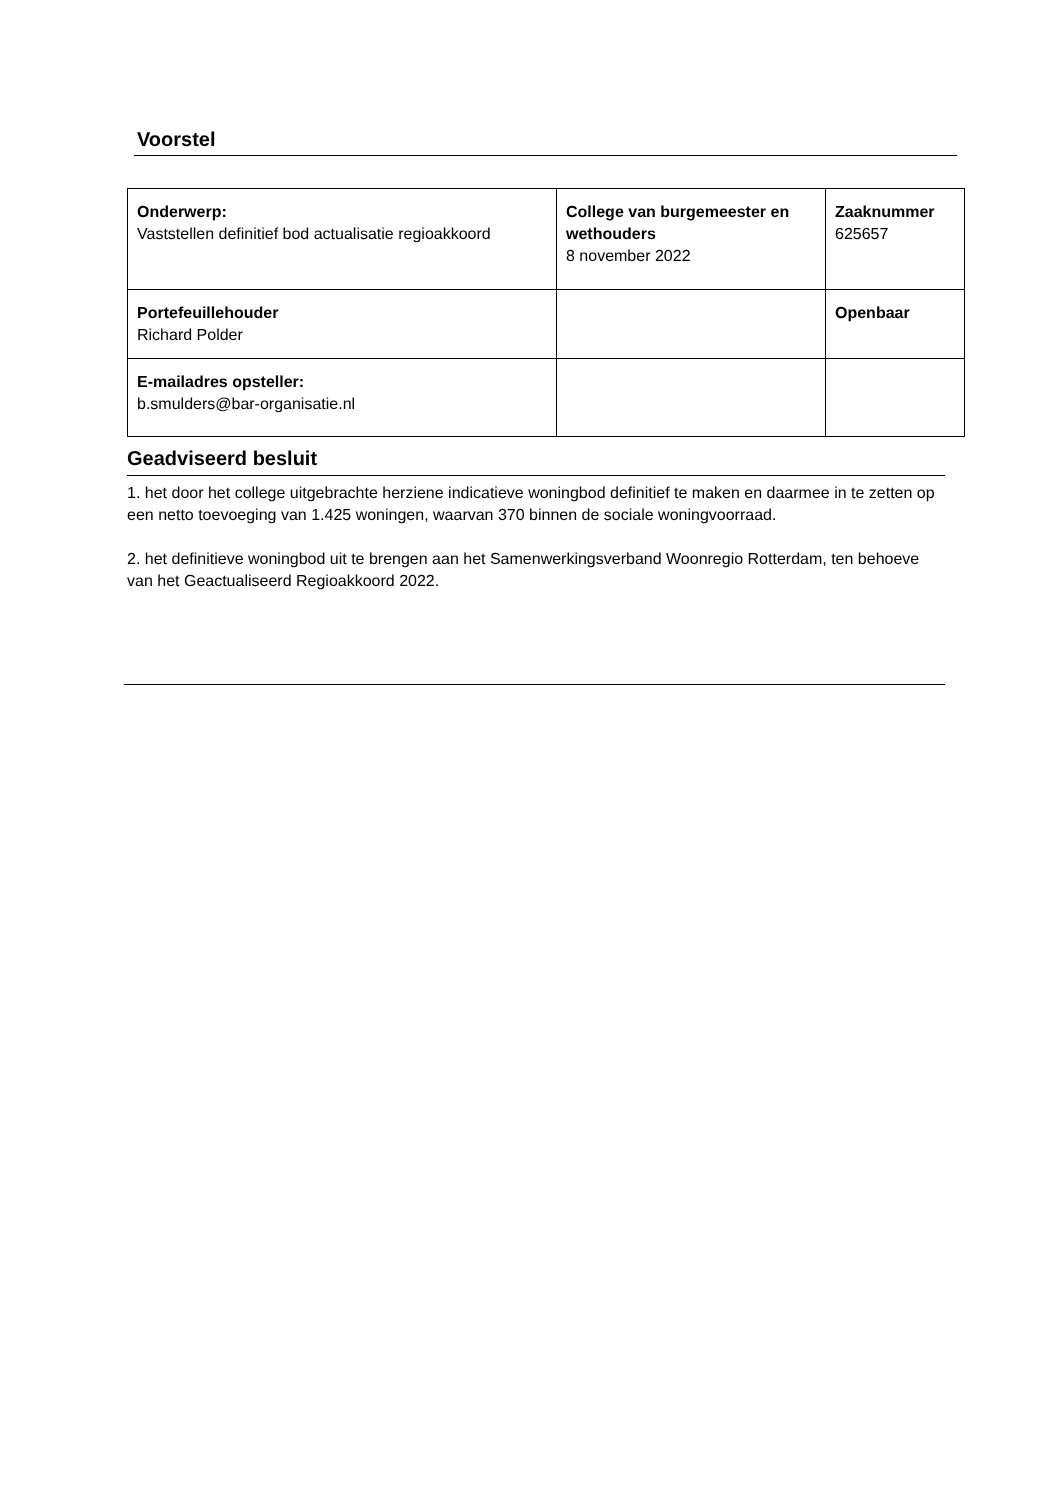Voorstel
| Onderwerp: Vaststellen definitief bod actualisatie regioakkoord | College van burgemeester en wethouders 8 november 2022 | Zaaknummer 625657 |
| Portefeuillehouder Richard Polder | | Openbaar |
| E-mailadres opsteller: b.smulders@bar-organisatie.nl | | |
Geadviseerd besluit
1. het door het college uitgebrachte herziene indicatieve woningbod definitief te maken en daarmee in te zetten op een netto toevoeging van 1.425 woningen, waarvan 370 binnen de sociale woningvoorraad.
2. het definitieve woningbod uit te brengen aan het Samenwerkingsverband Woonregio Rotterdam, ten behoeve van het Geactualiseerd Regioakkoord 2022.